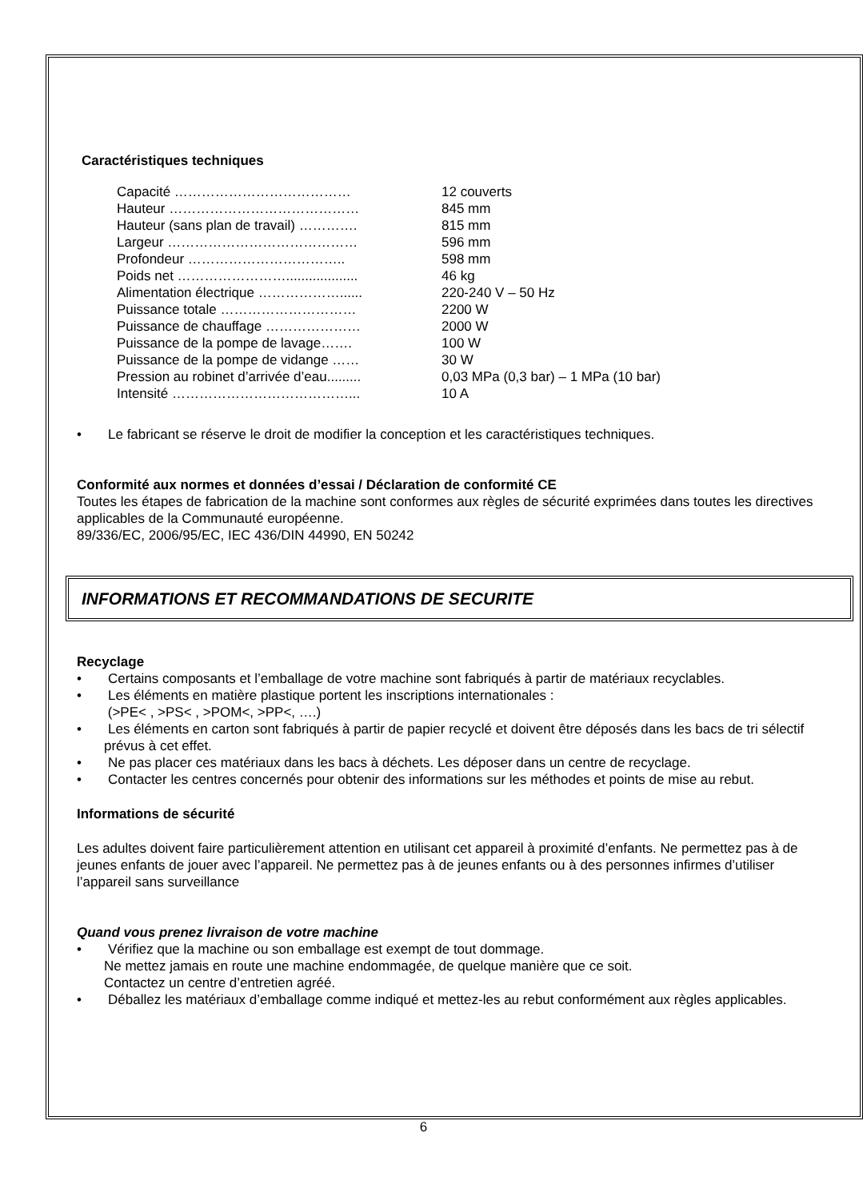Caractéristiques techniques
| Capacité ………………………………… | 12 couverts |
| Hauteur …………………………………… | 845 mm |
| Hauteur (sans plan de travail) …………. | 815 mm |
| Largeur …………………………………… | 596 mm |
| Profondeur …………………………….. | 598 mm |
| Poids net ……………………................... | 46 kg |
| Alimentation électrique ………………...... | 220-240 V – 50 Hz |
| Puissance totale ………………………… | 2200 W |
| Puissance de chauffage ………………… | 2000 W |
| Puissance de la pompe de lavage……. | 100 W |
| Puissance de la pompe de vidange …… | 30 W |
| Pression au robinet d’arrivée d’eau......... | 0,03 MPa (0,3 bar) – 1 MPa (10 bar) |
| Intensité …………………………………... | 10 A |
• Le fabricant se réserve le droit de modifier la conception et les caractéristiques techniques.
Conformité aux normes et données d’essai / Déclaration de conformité CE
Toutes les étapes de fabrication de la machine sont conformes aux règles de sécurité exprimées dans toutes les directives applicables de la Communauté européenne.
89/336/EC, 2006/95/EC, IEC 436/DIN 44990, EN 50242
INFORMATIONS ET RECOMMANDATIONS DE SECURITE
Recyclage
• Certains composants et l’emballage de votre machine sont fabriqués à partir de matériaux recyclables.
• Les éléments en matière plastique portent les inscriptions internationales :
(>PE< , >PS< , >POM<, >PP<, ….)
• Les éléments en carton sont fabriqués à partir de papier recyclé et doivent être déposés dans les bacs de tri sélectif prévus à cet effet.
• Ne pas placer ces matériaux dans les bacs à déchets. Les déposer dans un centre de recyclage.
• Contacter les centres concernés pour obtenir des informations sur les méthodes et points de mise au rebut.
Informations de sécurité
Les adultes doivent faire particulièrement attention en utilisant cet appareil à proximité d’enfants. Ne permettez pas à de jeunes enfants de jouer avec l’appareil. Ne permettez pas à de jeunes enfants ou à des personnes infirmes d’utiliser l’appareil sans surveillance
Quand vous prenez livraison de votre machine
• Vérifiez que la machine ou son emballage est exempt de tout dommage.
Ne mettez jamais en route une machine endommagée, de quelque manière que ce soit.
Contactez un centre d’entretien agréé.
• Déballez les matériaux d’emballage comme indiqué et mettez-les au rebut conformément aux règles applicables.
6